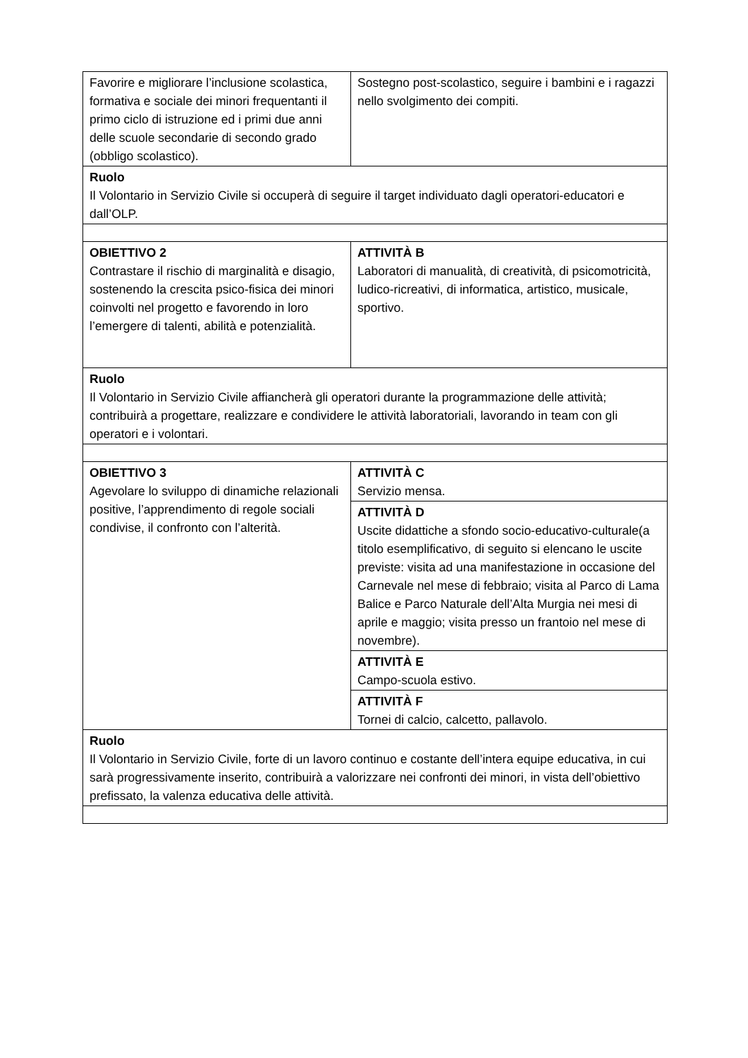| Favorire e migliorare l’inclusione scolastica, formativa e sociale dei minori frequentanti il primo ciclo di istruzione ed i primi due anni delle scuole secondarie di secondo grado (obbligo scolastico). | Sostegno post-scolastico, seguire i bambini e i ragazzi nello svolgimento dei compiti. |
| Ruolo Il Volontario in Servizio Civile si occuperà di seguire il target individuato dagli operatori-educatori e dall’OLP. | |
| OBIETTIVO 2 Contrastare il rischio di marginalità e disagio, sostenendo la crescita psico-fisica dei minori coinvolti nel progetto e favorendo in loro l’emergere di talenti, abilità e potenzialità. | ATTIVITÀ B Laboratori di manualità, di creatività, di psicomotricità, ludico-ricreativi, di informatica, artistico, musicale, sportivo. |
| Ruolo Il Volontario in Servizio Civile affiancherà gli operatori durante la programmazione delle attività; contribuirà a progettare, realizzare e condividere le attività laboratoriali, lavorando in team con gli operatori e i volontari. | |
| OBIETTIVO 3 Agevolare lo sviluppo di dinamiche relazionali positive, l’apprendimento di regole sociali condivise, il confronto con l’alterità. | ATTIVITÀ C Servizio mensa. |
| | ATTIVITÀ D Uscite didattiche a sfondo socio-educativo-culturale(a titolo esemplificativo, di seguito si elencano le uscite previste: visita ad una manifestazione in occasione del Carnevale nel mese di febbraio; visita al Parco di Lama Balice e Parco Naturale dell’Alta Murgia nei mesi di aprile e maggio; visita presso un frantoio nel mese di novembre). |
| | ATTIVITÀ E Campo-scuola estivo. |
| | ATTIVITÀ F Tornei di calcio, calcetto, pallavolo. |
| Ruolo Il Volontario in Servizio Civile, forte di un lavoro continuo e costante dell’intera equipe educativa, in cui sarà progressivamente inserito, contribuirà a valorizzare nei confronti dei minori, in vista dell’obiettivo prefissato, la valenza educativa delle attività. | |